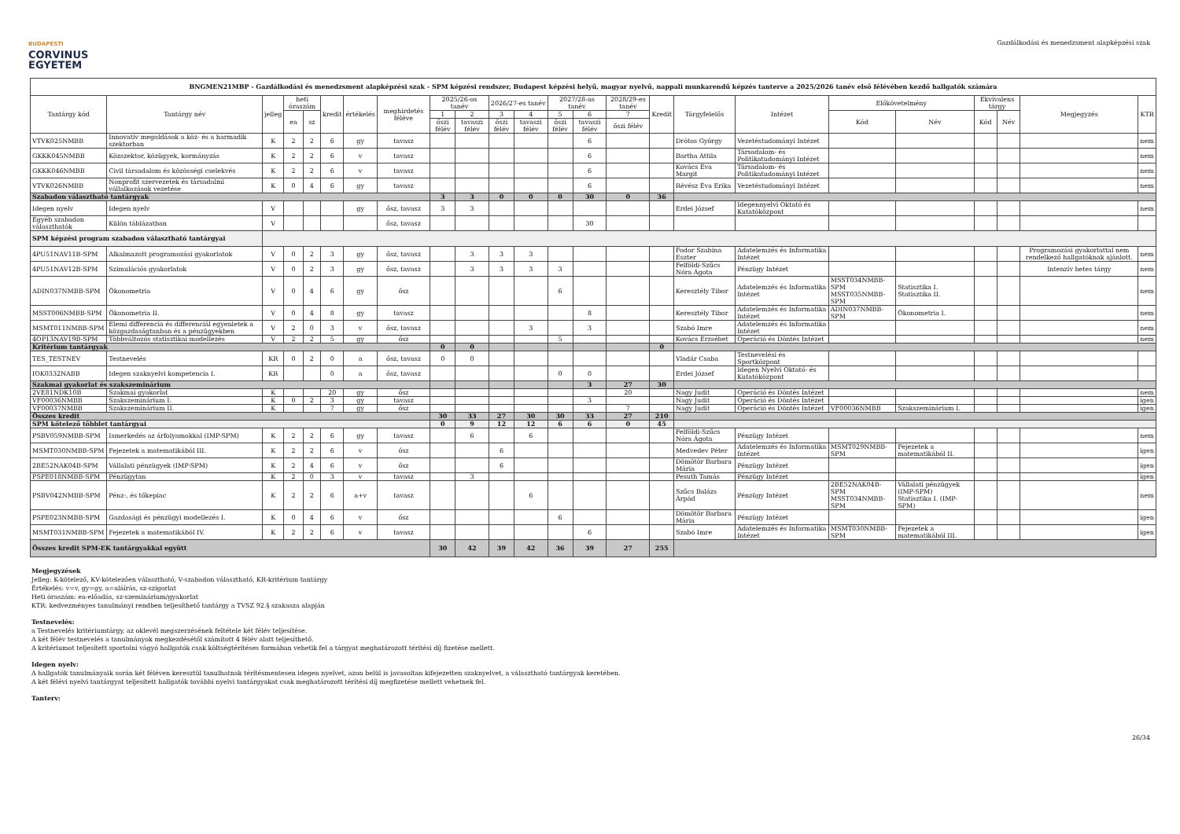BUDAPESTI
CORVINUS
EGYETEM
Gazdálkodási és menedzsment alapképzési szak
| BNGMEN21MBP - Gazdálkodási és menedzsment alapképzési szak - SPM képzési rendszer, Budapest képzési helyű, magyar nyelvű, nappali munkarendű képzés tanterve a 2025/2026 tanév első félévében kezdő hallgatók számára | | | | | | | | | | | | | | | | | | | | | | | |
| --- | --- | --- | --- | --- | --- | --- | --- | --- | --- | --- | --- | --- | --- | --- | --- | --- | --- | --- | --- | --- | --- | --- | --- |
| Tantárgy kód | Tantárgy név | jelleg | heti óraszám | | kredit | értékelés | meghirdetés féléve | 2025/26-os tanév | | 2026/27-es tanév | | 2027/28-as tanév | | 2028/29-es tanév | Kredit | Tárgyfelelős | Intézet | Előkövetelmény | | Ekvivalens tárgy | | Megjegyzés | KTR |
| | | | ea | sz | | | | 1 | 2 | 3 | 4 | 5 | 6 | 7 | | | | Kód | Név | Kód | Név | | |
| | | | | | | | | őszi félév | tavaszi félév | őszi félév | tavaszi félév | őszi félév | tavaszi félév | őszi félév | | | | | | | | | |
| VTVK025NMBB | Innovatív megoldások a köz- és a harmadik szektorban | K | 2 | 2 | 6 | gy | tavasz | | | | | | 6 | | | Drótos György | Vezetéstudományi Intézet | | | | | | nem |
| GKKK045NMBB | Közszektor, közügyek, kormányzás | K | 2 | 2 | 6 | v | tavasz | | | | | | 6 | | | Bartha Attila | Társadalom- és Politikatudományi Intézet | | | | | | nem |
| GKKK046NMBB | Civil társadalom és közösségi cselekvés | K | 2 | 2 | 6 | v | tavasz | | | | | | 6 | | | Kovács Éva Margit | Társadalom- és Politikatudományi Intézet | | | | | | nem |
| VTVK026NMBB | Nonprofit szervezetek és társadalmi vállalkozások vezetése | K | 0 | 4 | 6 | gy | tavasz | | | | | | 6 | | | Révész Éva Erika | Vezetéstudományi Intézet | | | | | | nem |
| Szabadon választható tantárgyak | | | | | | | | 3 | 3 | 0 | 0 | 0 | 30 | 0 | 36 | | | | | | | | |
| Idegen nyelv | Idegen nyelv | V | | | | gy | ősz, tavasz | 3 | 3 | | | | | | | Erdei József | Idegennyelvi Oktató és Kutatóközpont | | | | | | nem |
| Egyéb szabadon választhatók | Külön táblázatban | V | | | | | ősz, tavasz | | | | | | 30 | | | | | | | | | | |
| SPM képzési program szabadon választható tantárgyai | | | | | | | | | | | | | | | | | | | | | | | |
| 4PU51NAV11B-SPM | Alkalmazott programozási gyakorlatok | V | 0 | 2 | 3 | gy | ősz, tavasz | | 3 | 3 | 3 | | | | | Fodor Szabina Eszter | Adatelemzés és Informatika Intézet | | | | | Programozási gyakorlattal nem rendelkező hallgatóknak ajánlott. | nem |
| 4PU51NAV12B-SPM | Szimulációs gyakorlatok | V | 0 | 2 | 3 | gy | ősz, tavasz | | 3 | 3 | 3 | 3 | | | | Felföldi-Szűcs Nóra Ágota | Pénzügy Intézet | | | | | Intenzív hetes tárgy | nem |
| ADIN037NMBB-SPM | Ökonometria | V | 0 | 4 | 6 | gy | ősz | | | | | 6 | | | | Keresztély Tibor | Adatelemzés és Informatika Intézet | MSST034NMBB-SPM MSST035NMBB-SPM | Statisztika I. Statisztika II. | | | | nem |
| MSST006NMBB-SPM | Ökonometria II. | V | 0 | 4 | 8 | gy | tavasz | | | | | | 8 | | | Keresztély Tibor | Adatelemzés és Informatika Intézet | ADIN037NMBB-SPM | Ökonometria I. | | | | nem |
| MSMT011NMBB-SPM | Elemi differencia és differenciál egyenletek a közgazdaságtanban és a pénzügyekben | V | 2 | 0 | 3 | v | ősz, tavasz | | | | 3 | | 3 | | | Szabó Imre | Adatelemzés és Informatika Intézet | | | | | | nem |
| 4OP13NAV19B-SPM | Többváltozós statisztikai modellezés | V | 2 | 2 | 5 | gy | ősz | | | | | 5 | | | | Kovács Erzsébet | Operáció és Döntés Intézet | | | | | | nem |
| Kritérium tantárgyak | | | | | | | | 0 | 0 | | | | | | 0 | | | | | | | | |
| TES_TESTNEV | Testnevelés | KR | 0 | 2 | 0 | a | ősz, tavasz | 0 | 0 | | | | | | | Vladár Csaba | Testnevelési és Sportközpont | | | | | | |
| IOK0332NABB | Idegen szaknyelvi kompetencia I. | KR | | | 0 | a | ősz, tavasz | | | | | 0 | 0 | | | Erdei József | Idegen Nyelvi Oktató- és Kutatóközpont | | | | | | |
| Szakmai gyakorlat és szakszeminárium | | | | | | | | | | | | | 3 | 27 | 30 | | | | | | | | |
| 2VE81NDK10B | Szakmai gyakorlat | K | | | 20 | gy | ősz | | | | | | | 20 | | Nagy Judit | Operáció és Döntés Intézet | | | | | | nem |
| VF00036NMBB | Szakszeminárium I. | K | 0 | 2 | 3 | gy | tavasz | | | | | | 3 | | | Nagy Judit | Operáció és Döntés Intézet | | | | | | igen |
| VF00037NMBB | Szakszeminárium II. | K | | | 7 | gy | ősz | | | | | | | 7 | | Nagy Judit | Operáció és Döntés Intézet | VF00036NMBB | Szakszeminárium I. | | | | igen |
| Összes kredit | | | | | | | | 30 | 33 | 27 | 30 | 30 | 33 | 27 | 210 | | | | | | | | |
| SPM kötelező többlet tantárgyai | | | | | | | | 0 | 9 | 12 | 12 | 6 | 6 | 0 | 45 | | | | | | | | |
| PSBV059NMBB-SPM | Ismerkedés az árfolyamokkal (IMP-SPM) | K | 2 | 2 | 6 | gy | tavasz | | 6 | | 6 | | | | | Felföldi-Szűcs Nóra Ágota | Pénzügy Intézet | | | | | | nem |
| MSMT030NMBB-SPM | Fejezetek a matematikából III. | K | 2 | 2 | 6 | v | ősz | | | 6 | | | | | | Medvedev Péter | Adatelemzés és Informatika Intézet | MSMT029NMBB-SPM | Fejezetek a matematikából II. | | | | igen |
| 2BE52NAK04B-SPM | Vállalati pénzügyek (IMP-SPM) | K | 2 | 4 | 6 | v | ősz | | | 6 | | | | | | Dömötör Barbara Mária | Pénzügy Intézet | | | | | | igen |
| PSPE018NMBB-SPM | Pénzügytan | K | 2 | 0 | 3 | v | tavasz | | 3 | | | | | | | Pesuth Tamás | Pénzügy Intézet | | | | | | igen |
| PSBV042NMBB-SPM | Pénz-, és tőkepiac | K | 2 | 2 | 6 | a+v | tavasz | | | | 6 | | | | | Szűcs Balázs Árpád | Pénzügy Intézet | 2BE52NAK04B-SPM MSST034NMBB-SPM | Vállalati pénzügyek (IMP-SPM) Statisztika I. (IMP-SPM) | | | | nem |
| PSPE023NMBB-SPM | Gazdasági és pénzügyi modellezés I. | K | 0 | 4 | 6 | v | ősz | | | | | 6 | | | | Dömötör Barbara Mária | Pénzügy Intézet | | | | | | igen |
| MSMT031NMBB-SPM | Fejezetek a matematikából IV. | K | 2 | 2 | 6 | v | tavasz | | | | | | 6 | | | Szabó Imre | Adatelemzés és Informatika Intézet | MSMT030NMBB-SPM | Fejezetek a matematikából III. | | | | igen |
| Összes kredit SPM-EK tantárgyakkal együtt | | | | | | | | 30 | 42 | 39 | 42 | 36 | 39 | 27 | 255 | | | | | | | | |
Megjegyzések
Jelleg: K-kötelező, KV-kötelezően választható, V-szabadon választható, KR-kritérium tantárgy
Értékelés: v=v, gy=gy, a=aláírás, sz-szigorlat
Heti óraszám: ea-előadás, sz-szeminárium/gyakorlat
KTR: kedvezményes tanulmányi rendben teljesíthető tantárgy a TVSZ 92.§ szakasza alapján
Testnevelés:
a Testnevelés kritériumtárgy, az oklevél megszerzésének feltétele két félév teljesítése.
A két félév testnevelés a tanulmányok megkezdésétől számított 4 félév alatt teljesíthető.
A kritériumot teljesített sportolni vágyó hallgatók csak költségtérítéses formában vehetik fel a tárgyat meghatározott térítési díj fizetése mellett.
Idegen nyelv:
A hallgatók tanulmányaik során két féléven keresztül tanulhatnak térítésmentesen idegen nyelvet, azon belül is javasoltan kifejezetten szaknyelvet, a választható tantárgyak keretében.
A két félévi nyelvi tantárgyat teljesített hallgatók további nyelvi tantárgyakat csak meghatározott térítési díj megfizetése mellett vehetnek fel.
Tanterv:
26/34